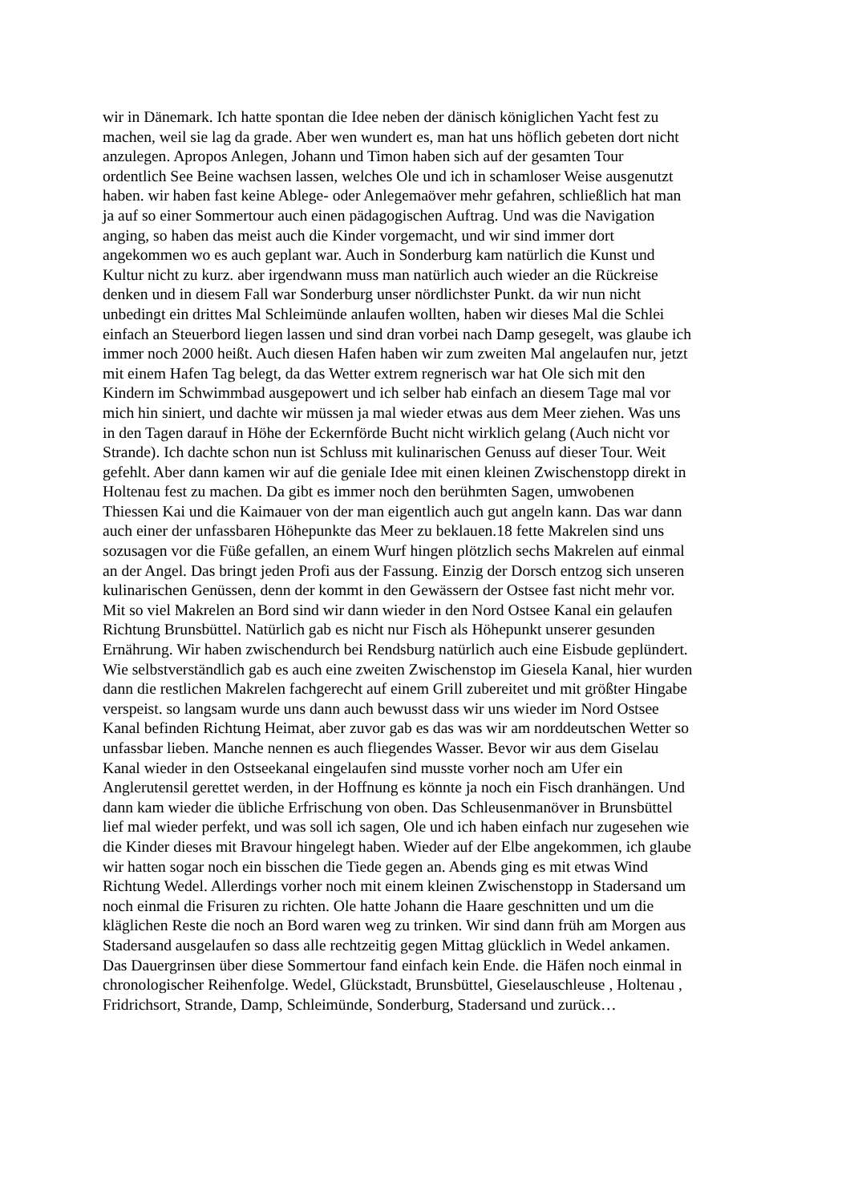wir in Dänemark. Ich hatte spontan die Idee neben der dänisch königlichen Yacht fest zu
machen, weil sie lag da grade. Aber wen wundert es, man hat uns höflich gebeten dort nicht
anzulegen. Apropos Anlegen, Johann und Timon haben sich auf der gesamten Tour
ordentlich See Beine wachsen lassen, welches Ole und ich in schamloser Weise ausgenutzt
haben. wir haben fast keine Ablege- oder Anlegemaöver mehr gefahren, schließlich hat man
ja auf so einer Sommertour auch einen pädagogischen Auftrag. Und was die Navigation
anging, so haben das meist auch die Kinder vorgemacht, und wir sind immer dort
angekommen wo es auch geplant war. Auch in Sonderburg kam natürlich die Kunst und
Kultur nicht zu kurz. aber irgendwann muss man natürlich auch wieder an die Rückreise
denken und in diesem Fall war Sonderburg unser nördlichster Punkt. da wir nun nicht
unbedingt ein drittes Mal Schleimünde anlaufen wollten, haben wir dieses Mal die Schlei
einfach an Steuerbord liegen lassen und sind dran vorbei nach Damp gesegelt, was glaube ich
immer noch 2000 heißt. Auch diesen Hafen haben wir zum zweiten Mal angelaufen nur, jetzt
mit einem Hafen Tag belegt, da das Wetter extrem regnerisch war hat Ole sich mit den
Kindern im Schwimmbad ausgepowert und ich selber hab einfach an diesem Tage mal vor
mich hin siniert, und dachte wir müssen ja mal wieder etwas aus dem Meer ziehen. Was uns
in den Tagen darauf in Höhe der Eckernförde Bucht nicht wirklich gelang (Auch nicht vor
Strande). Ich dachte schon nun ist Schluss mit kulinarischen Genuss auf dieser Tour. Weit
gefehlt. Aber dann kamen wir auf die geniale Idee mit einen kleinen Zwischenstopp direkt in
Holtenau fest zu machen. Da gibt es immer noch den berühmten Sagen, umwobenen
Thiessen Kai und die Kaimauer von der man eigentlich auch gut angeln kann. Das war dann
auch einer der unfassbaren Höhepunkte das Meer zu beklauen.18 fette Makrelen sind uns
sozusagen vor die Füße gefallen, an einem Wurf hingen plötzlich sechs Makrelen auf einmal
an der Angel. Das bringt jeden Profi aus der Fassung. Einzig der Dorsch entzog sich unseren
kulinarischen Genüssen, denn der kommt in den Gewässern der Ostsee fast nicht mehr vor.
Mit so viel Makrelen an Bord sind wir dann wieder in den Nord Ostsee Kanal ein gelaufen
Richtung Brunsbüttel. Natürlich gab es nicht nur Fisch als Höhepunkt unserer gesunden
Ernährung. Wir haben zwischendurch bei Rendsburg natürlich auch eine Eisbude geplündert.
Wie selbstverständlich gab es auch eine zweiten Zwischenstop im Giesela Kanal, hier wurden
dann die restlichen Makrelen fachgerecht auf einem Grill zubereitet und mit größter Hingabe
verspeist. so langsam wurde uns dann auch bewusst dass wir uns wieder im Nord Ostsee
Kanal befinden Richtung Heimat, aber zuvor gab es das was wir am norddeutschen Wetter so
unfassbar lieben. Manche nennen es auch fliegendes Wasser. Bevor wir aus dem Giselau
Kanal wieder in den Ostseekanal eingelaufen sind musste vorher noch am Ufer ein
Anglerutensil gerettet werden, in der Hoffnung es könnte ja noch ein Fisch dranhängen. Und
dann kam wieder die übliche Erfrischung von oben. Das Schleusenmanöver in Brunsbüttel
lief mal wieder perfekt, und was soll ich sagen, Ole und ich haben einfach nur zugesehen wie
die Kinder dieses mit Bravour hingelegt haben. Wieder auf der Elbe angekommen, ich glaube
wir hatten sogar noch ein bisschen die Tiede gegen an. Abends ging es mit etwas Wind
Richtung Wedel. Allerdings vorher noch mit einem kleinen Zwischenstopp in Stadersand um
noch einmal die Frisuren zu richten. Ole hatte Johann die Haare geschnitten und um die
kläglichen Reste die noch an Bord waren weg zu trinken. Wir sind dann früh am Morgen aus
Stadersand ausgelaufen so dass alle rechtzeitig gegen Mittag glücklich in Wedel ankamen.
Das Dauergrinsen über diese Sommertour fand einfach kein Ende. die Häfen noch einmal in
chronologischer Reihenfolge. Wedel, Glückstadt, Brunsbüttel, Gieselauschleuse , Holtenau ,
Fridrichsort, Strande, Damp, Schleimünde, Sonderburg, Stadersand und zurück…